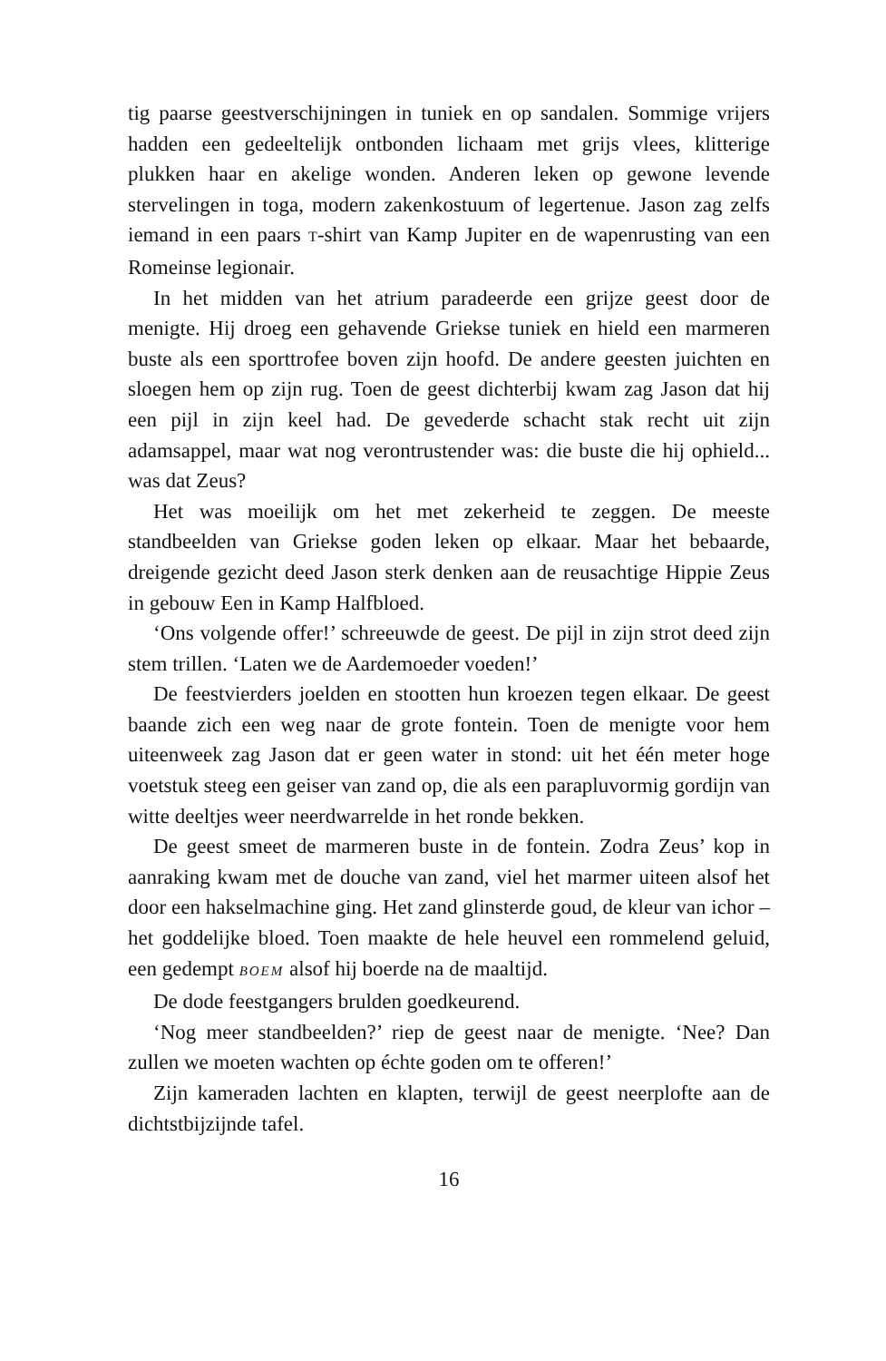tig paarse geestverschijningen in tuniek en op sandalen. Sommige vrijers hadden een gedeeltelijk ontbonden lichaam met grijs vlees, klitterige plukken haar en akelige wonden. Anderen leken op gewone levende stervelingen in toga, modern zakenkostuum of legertenue. Jason zag zelfs iemand in een paars T-shirt van Kamp Jupiter en de wapenrusting van een Romeinse legionair.
In het midden van het atrium paradeerde een grijze geest door de menigte. Hij droeg een gehavende Griekse tuniek en hield een marmeren buste als een sporttrofee boven zijn hoofd. De andere geesten juichten en sloegen hem op zijn rug. Toen de geest dichterbij kwam zag Jason dat hij een pijl in zijn keel had. De gevederde schacht stak recht uit zijn adamsappel, maar wat nog verontrustender was: die buste die hij ophield... was dat Zeus?
Het was moeilijk om het met zekerheid te zeggen. De meeste standbeelden van Griekse goden leken op elkaar. Maar het bebaarde, dreigende gezicht deed Jason sterk denken aan de reusachtige Hippie Zeus in gebouw Een in Kamp Halfbloed.
‘Ons volgende offer!’ schreeuwde de geest. De pijl in zijn strot deed zijn stem trillen. ‘Laten we de Aardemoeder voeden!’
De feestvierders joelden en stootten hun kroezen tegen elkaar. De geest baande zich een weg naar de grote fontein. Toen de menigte voor hem uiteenweek zag Jason dat er geen water in stond: uit het één meter hoge voetstuk steeg een geiser van zand op, die als een parapluvormig gordijn van witte deeltjes weer neerdwarrelde in het ronde bekken.
De geest smeet de marmeren buste in de fontein. Zodra Zeus’ kop in aanraking kwam met de douche van zand, viel het marmer uiteen alsof het door een hakselmachine ging. Het zand glinsterde goud, de kleur van ichor – het goddelijke bloed. Toen maakte de hele heuvel een rommelend geluid, een gedempt BOEM alsof hij boerde na de maaltijd.
De dode feestgangers brulden goedkeurend.
‘Nog meer standbeelden?’ riep de geest naar de menigte. ‘Nee? Dan zullen we moeten wachten op échte goden om te offeren!’
Zijn kameraden lachten en klapten, terwijl de geest neerplofte aan de dichtstbijzijnde tafel.
16